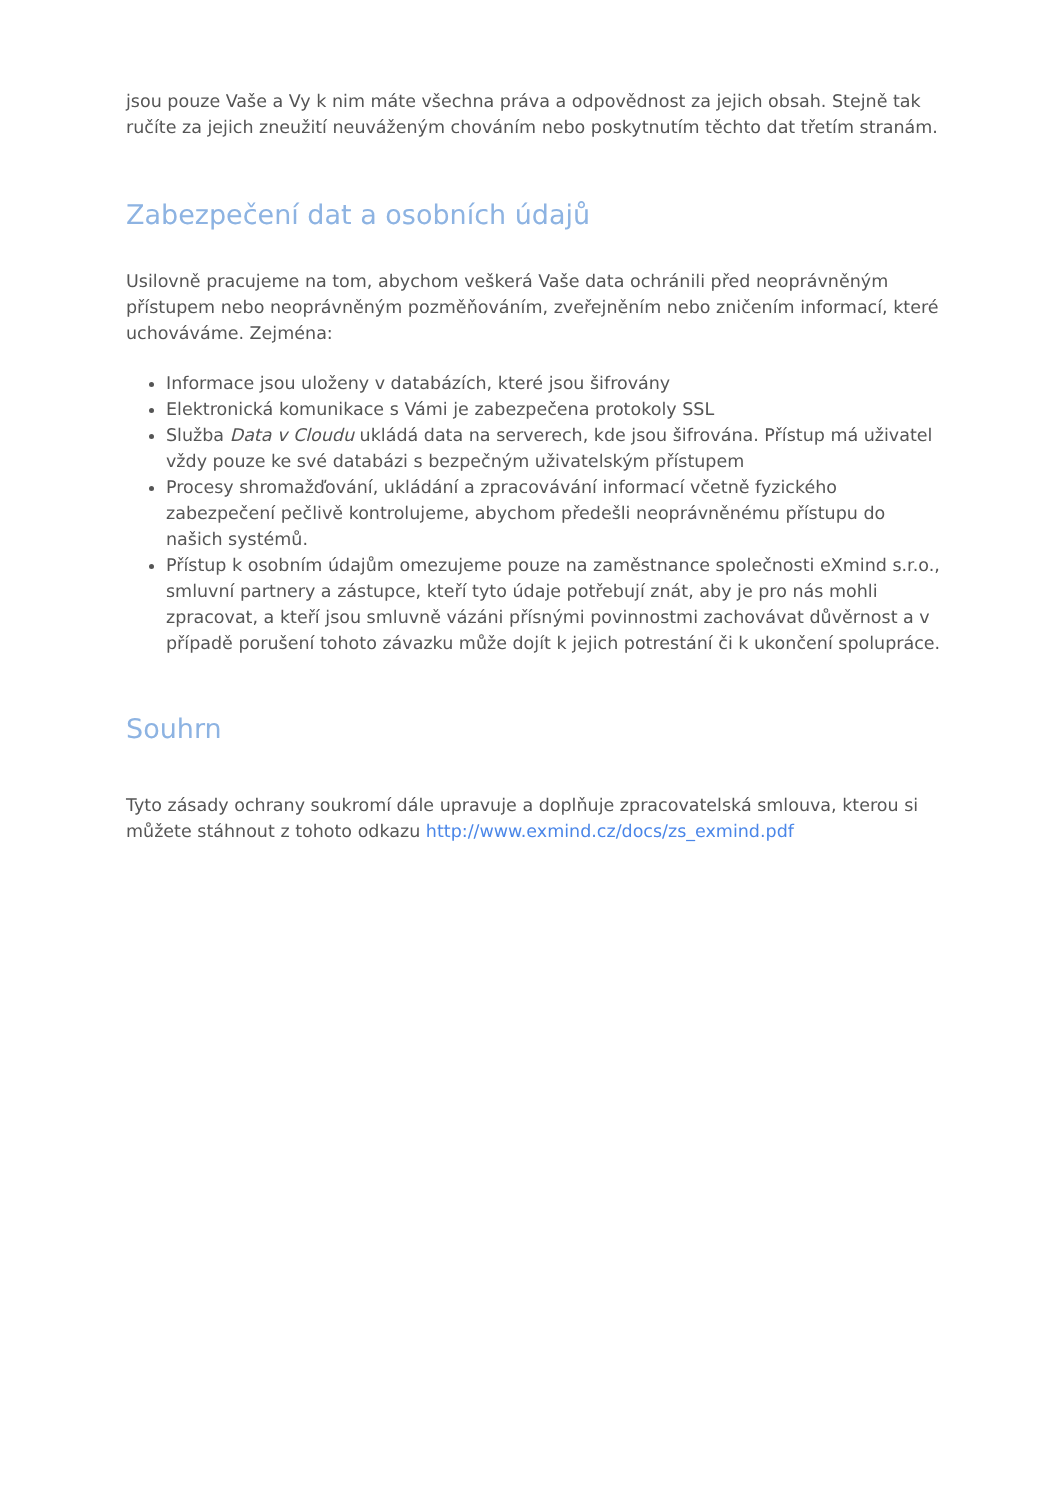jsou pouze Vaše a Vy k nim máte všechna práva a odpovědnost za jejich obsah. Stejně tak ručíte za jejich zneužití neuváženým chováním nebo poskytnutím těchto dat třetím stranám.
Zabezpečení dat a osobních údajů
Usilovně pracujeme na tom, abychom veškerá Vaše data ochránili před neoprávněným přístupem nebo neoprávněným pozměňováním, zveřejněním nebo zničením informací, které uchováváme. Zejména:
Informace jsou uloženy v databázích, které jsou šifrovány
Elektronická komunikace s Vámi je zabezpečena protokoly SSL
Služba Data v Cloudu ukládá data na serverech, kde jsou šifrována. Přístup má uživatel vždy pouze ke své databázi s bezpečným uživatelským přístupem
Procesy shromažďování, ukládání a zpracovávání informací včetně fyzického zabezpečení pečlivě kontrolujeme, abychom předešli neoprávněnému přístupu do našich systémů.
Přístup k osobním údajům omezujeme pouze na zaměstnance společnosti eXmind s.r.o., smluvní partnery a zástupce, kteří tyto údaje potřebují znát, aby je pro nás mohli zpracovat, a kteří jsou smluvně vázáni přísnými povinnostmi zachovávat důvěrnost a v případě porušení tohoto závazku může dojít k jejich potrestání či k ukončení spolupráce.
Souhrn
Tyto zásady ochrany soukromí dále upravuje a doplňuje zpracovatelská smlouva, kterou si můžete stáhnout z tohoto odkazu http://www.exmind.cz/docs/zs_exmind.pdf